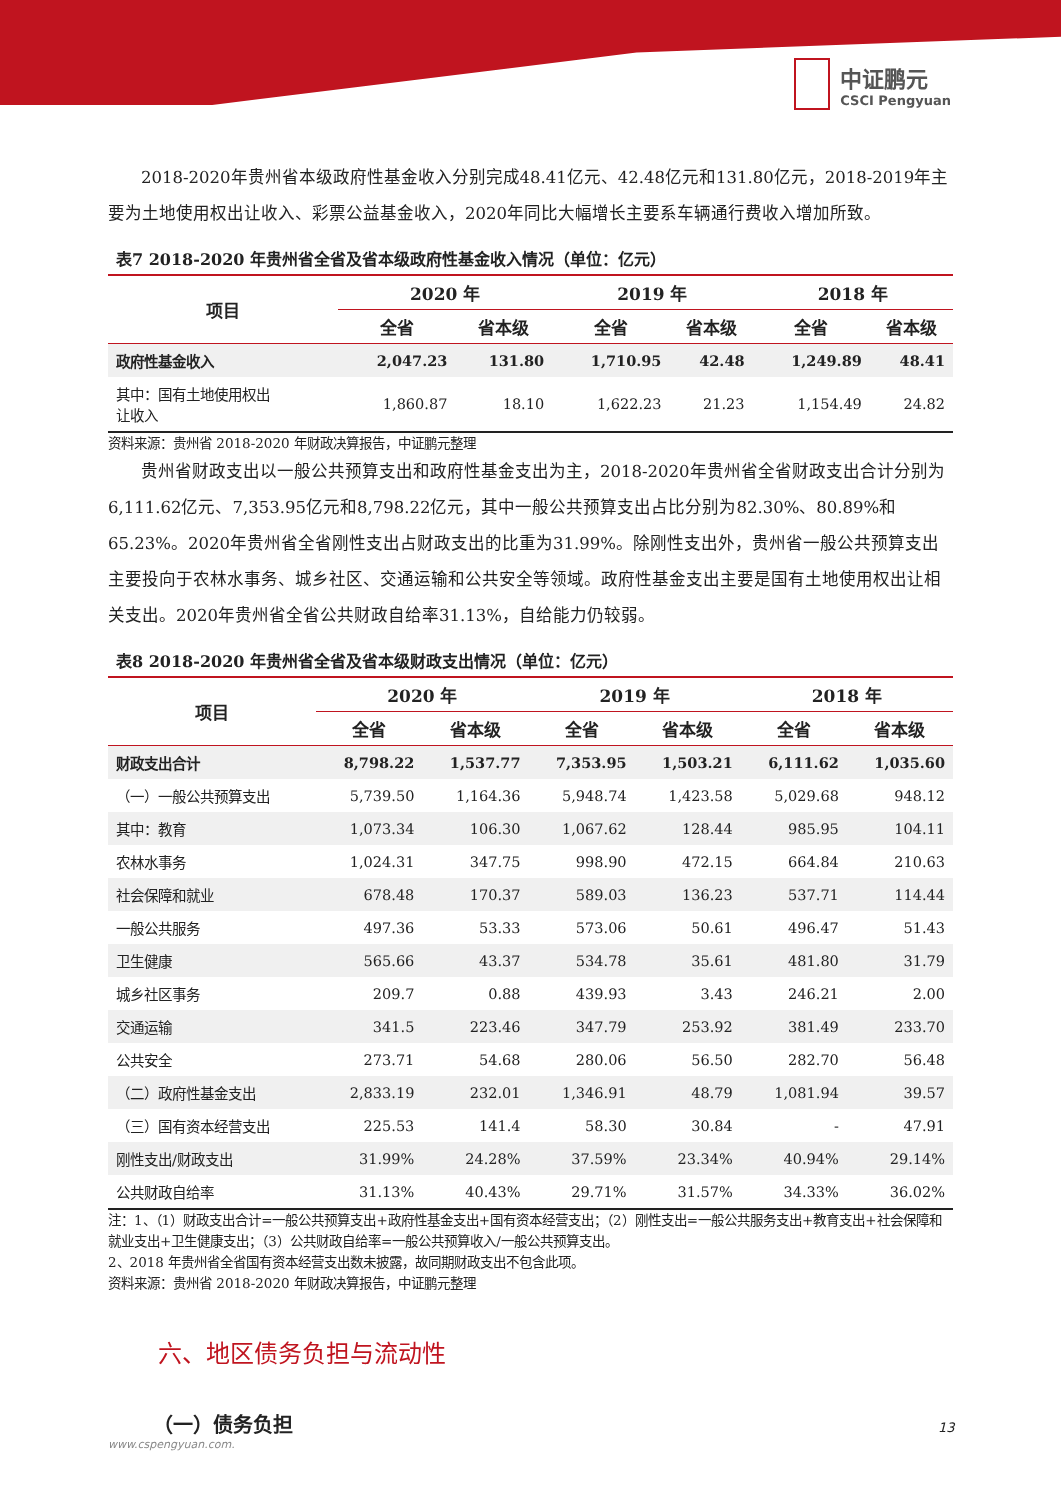中证鹏元
CSCI Pengyuan
2018-2020年贵州省本级政府性基金收入分别完成48.41亿元、42.48亿元和131.80亿元，2018-2019年主要为土地使用权出让收入、彩票公益基金收入，2020年同比大幅增长主要系车辆通行费收入增加所致。
表7 2018-2020 年贵州省全省及省本级政府性基金收入情况（单位：亿元）
| 项目 | 2020 年 | | 2019 年 | | 2018 年 | |
| --- | --- | --- | --- | --- | --- | --- |
| | 全省 | 省本级 | 全省 | 省本级 | 全省 | 省本级 |
| 政府性基金收入 | 2,047.23 | 131.80 | 1,710.95 | 42.48 | 1,249.89 | 48.41 |
| 其中：国有土地使用权出 让收入 | 1,860.87 | 18.10 | 1,622.23 | 21.23 | 1,154.49 | 24.82 |
资料来源：贵州省 2018-2020 年财政决算报告，中证鹏元整理
贵州省财政支出以一般公共预算支出和政府性基金支出为主，2018-2020年贵州省全省财政支出合计分别为6,111.62亿元、7,353.95亿元和8,798.22亿元，其中一般公共预算支出占比分别为82.30%、80.89%和65.23%。2020年贵州省全省刚性支出占财政支出的比重为31.99%。除刚性支出外，贵州省一般公共预算支出主要投向于农林水事务、城乡社区、交通运输和公共安全等领域。政府性基金支出主要是国有土地使用权出让相关支出。2020年贵州省全省公共财政自给率31.13%，自给能力仍较弱。
表8 2018-2020 年贵州省全省及省本级财政支出情况（单位：亿元）
| 项目 | 2020 年 | | 2019 年 | | 2018 年 | |
| --- | --- | --- | --- | --- | --- | --- |
| | 全省 | 省本级 | 全省 | 省本级 | 全省 | 省本级 |
| 财政支出合计 | 8,798.22 | 1,537.77 | 7,353.95 | 1,503.21 | 6,111.62 | 1,035.60 |
| （一）一般公共预算支出 | 5,739.50 | 1,164.36 | 5,948.74 | 1,423.58 | 5,029.68 | 948.12 |
| 其中：教育 | 1,073.34 | 106.30 | 1,067.62 | 128.44 | 985.95 | 104.11 |
| 农林水事务 | 1,024.31 | 347.75 | 998.90 | 472.15 | 664.84 | 210.63 |
| 社会保障和就业 | 678.48 | 170.37 | 589.03 | 136.23 | 537.71 | 114.44 |
| 一般公共服务 | 497.36 | 53.33 | 573.06 | 50.61 | 496.47 | 51.43 |
| 卫生健康 | 565.66 | 43.37 | 534.78 | 35.61 | 481.80 | 31.79 |
| 城乡社区事务 | 209.7 | 0.88 | 439.93 | 3.43 | 246.21 | 2.00 |
| 交通运输 | 341.5 | 223.46 | 347.79 | 253.92 | 381.49 | 233.70 |
| 公共安全 | 273.71 | 54.68 | 280.06 | 56.50 | 282.70 | 56.48 |
| （二）政府性基金支出 | 2,833.19 | 232.01 | 1,346.91 | 48.79 | 1,081.94 | 39.57 |
| （三）国有资本经营支出 | 225.53 | 141.4 | 58.30 | 30.84 | - | 47.91 |
| 刚性支出/财政支出 | 31.99% | 24.28% | 37.59% | 23.34% | 40.94% | 29.14% |
| 公共财政自给率 | 31.13% | 40.43% | 29.71% | 31.57% | 34.33% | 36.02% |
注：1、（1）财政支出合计=一般公共预算支出+政府性基金支出+国有资本经营支出；（2）刚性支出=一般公共服务支出+教育支出+社会保障和就业支出+卫生健康支出；（3）公共财政自给率=一般公共预算收入/一般公共预算支出。
2、2018 年贵州省全省国有资本经营支出数未披露，故同期财政支出不包含此项。
资料来源：贵州省 2018-2020 年财政决算报告，中证鹏元整理
六、地区债务负担与流动性
（一）债务负担
13
www.cspengyuan.com.